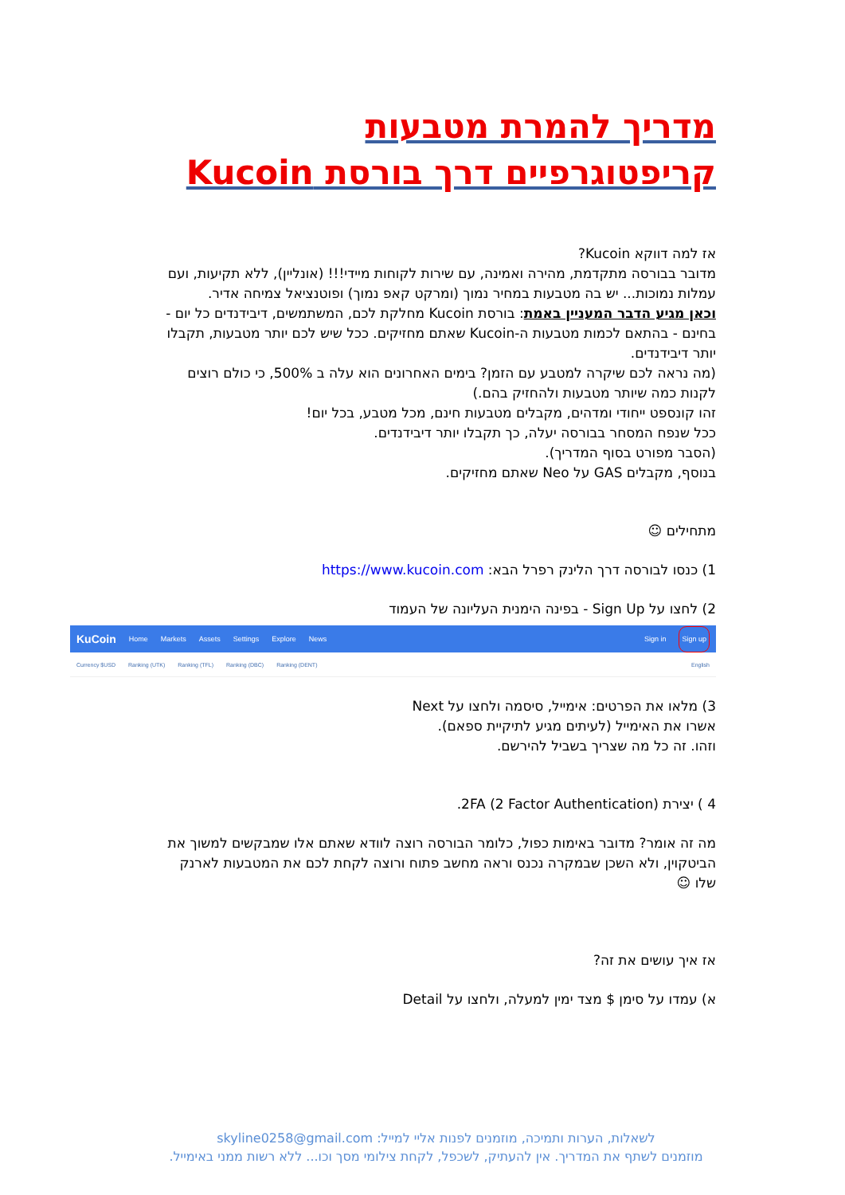מדריך להמרת מטבעות קריפטוגרפיים דרך בורסת Kucoin
אז למה דווקא Kucoin?
מדובר בבורסה מתקדמת, מהירה ואמינה, עם שירות לקוחות מיידי!!! (אונליין), ללא תקיעות, ועם עמלות נמוכות... יש בה מטבעות במחיר נמוך (ומרקט קאפ נמוך) ופוטנציאל צמיחה אדיר.
וכאן מגיע הדבר המעניין באמת: בורסת Kucoin מחלקת לכם, המשתמשים, דיבידנדים כל יום - בחינם - בהתאם לכמות מטבעות ה-Kucoin שאתם מחזיקים. ככל שיש לכם יותר מטבעות, תקבלו יותר דיבידנדים.
(מה נראה לכם שיקרה למטבע עם הזמן? בימים האחרונים הוא עלה ב 500%, כי כולם רוצים לקנות כמה שיותר מטבעות ולהחזיק בהם.)
זהו קונספט ייחודי ומדהים, מקבלים מטבעות חינם, מכל מטבע, בכל יום!
ככל שנפח המסחר בבורסה יעלה, כך תקבלו יותר דיבידנדים.
(הסבר מפורט בסוף המדריך).
בנוסף, מקבלים GAS על Neo שאתם מחזיקים.
מתחילים ☺
1) כנסו לבורסה דרך הלינק רפרל הבא: https://www.kucoin.com
2) לחצו על Sign Up - בפינה הימנית העליונה של העמוד
KuCoin Home Markets Assets Settings Explore News Sign in Sign up
Currency $USD Ranking (UTK) Ranking (TFL) Ranking (DBC) Ranking (DENT) English
3) מלאו את הפרטים: אימייל, סיסמה ולחצו על Next
אשרו את האימייל (לעיתים מגיע לתיקיית ספאם).
וזהו. זה כל מה שצריך בשביל להירשם.
4 ) יצירת 2FA (2 Factor Authentication).
מה זה אומר? מדובר באימות כפול, כלומר הבורסה רוצה לוודא שאתם אלו שמבקשים למשוך את הביטקוין, ולא השכן שבמקרה נכנס וראה מחשב פתוח ורוצה לקחת לכם את המטבעות לארנק שלו ☺
אז איך עושים את זה?
א) עמדו על סימן $ מצד ימין למעלה, ולחצו על Detail
לשאלות, הערות ותמיכה, מוזמנים לפנות אליי למייל: skyline0258@gmail.com
מוזמנים לשתף את המדריך. אין להעתיק, לשכפל, לקחת צילומי מסך וכו... ללא רשות ממני באימייל.